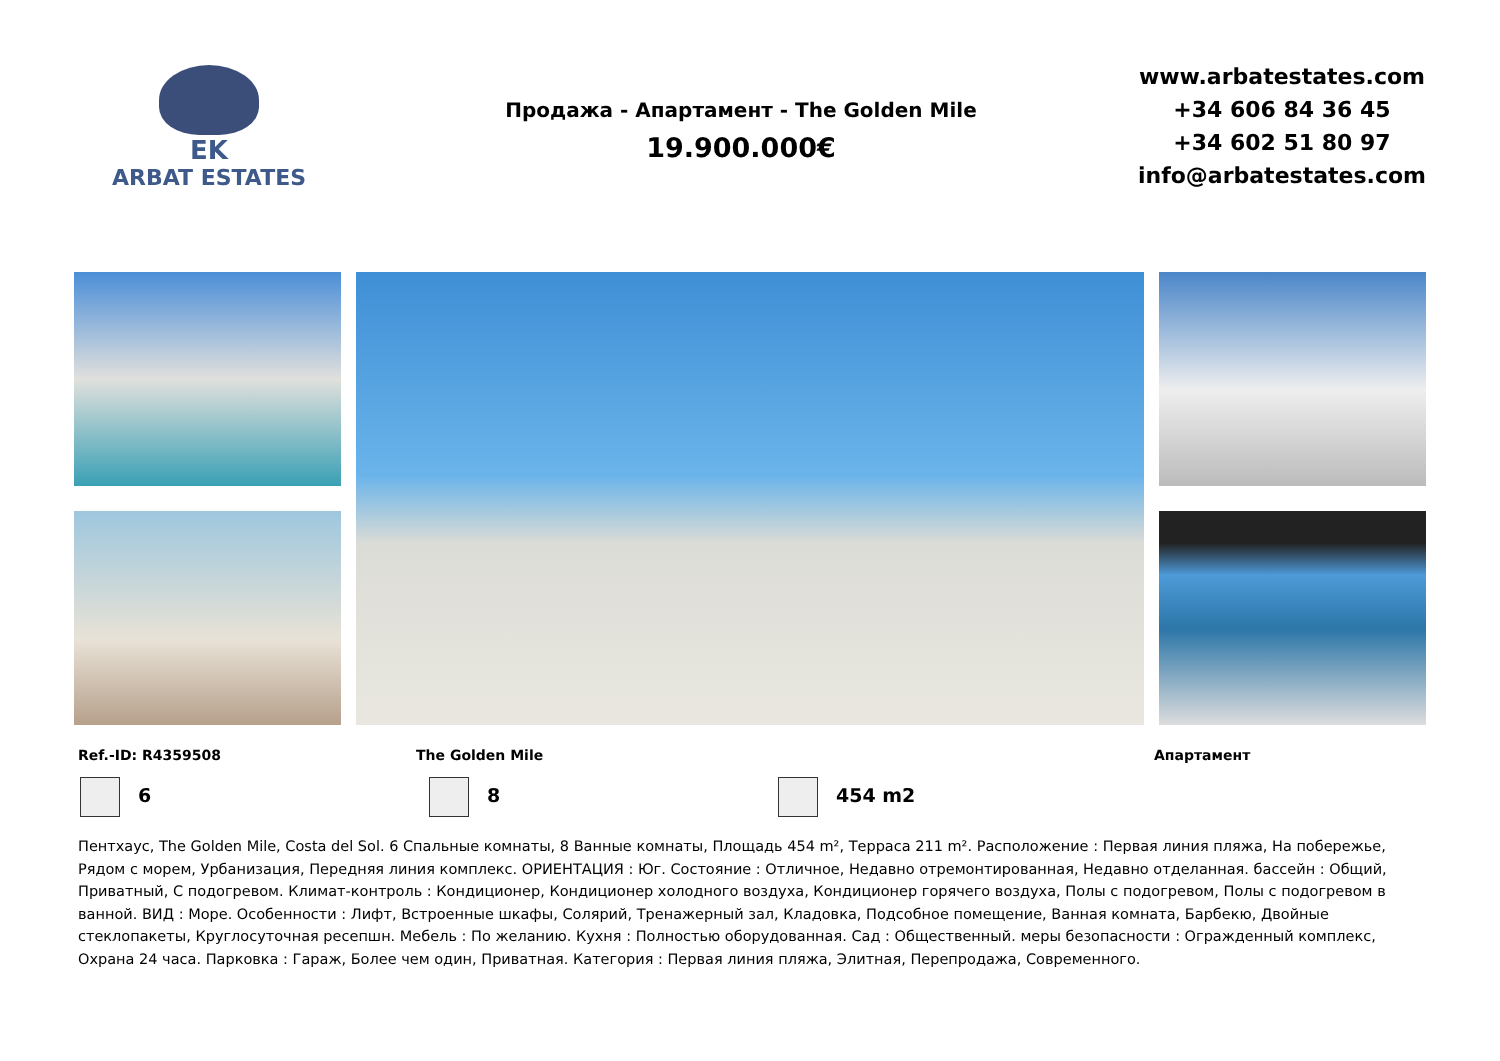EK
ARBAT ESTATES
Продажа - Апартамент - The Golden Mile
19.900.000€
www.arbatestates.com
+34 606 84 36 45
+34 602 51 80 97
info@arbatestates.com
Ref.-ID: R4359508 The Golden Mile Апартамент
6 8 454 m2
Пентхаус, The Golden Mile, Costa del Sol. 6 Спальные комнаты, 8 Ванные комнаты, Площадь 454 m², Терраса 211 m². Расположение : Первая линия пляжа, На побережье, Рядом с морем, Урбанизация, Передняя линия комплекс. ОРИЕНТАЦИЯ : Юг. Состояние : Отличное, Недавно отремонтированная, Недавно отделанная. бассейн : Общий, Приватный, С подогревом. Климат-контроль : Кондиционер, Кондиционер холодного воздуха, Кондиционер горячего воздуха, Полы с подогревом, Полы с подогревом в ванной. ВИД : Море. Особенности : Лифт, Встроенные шкафы, Солярий, Тренажерный зал, Кладовка, Подсобное помещение, Ванная комната, Барбекю, Двойные стеклопакеты, Круглосуточная ресепшн. Мебель : По желанию. Кухня : Полностью оборудованная. Сад : Общественный. меры безопасности : Огражденный комплекс, Охрана 24 часа. Парковка : Гараж, Более чем один, Приватная. Категория : Первая линия пляжа, Элитная, Перепродажа, Современного.